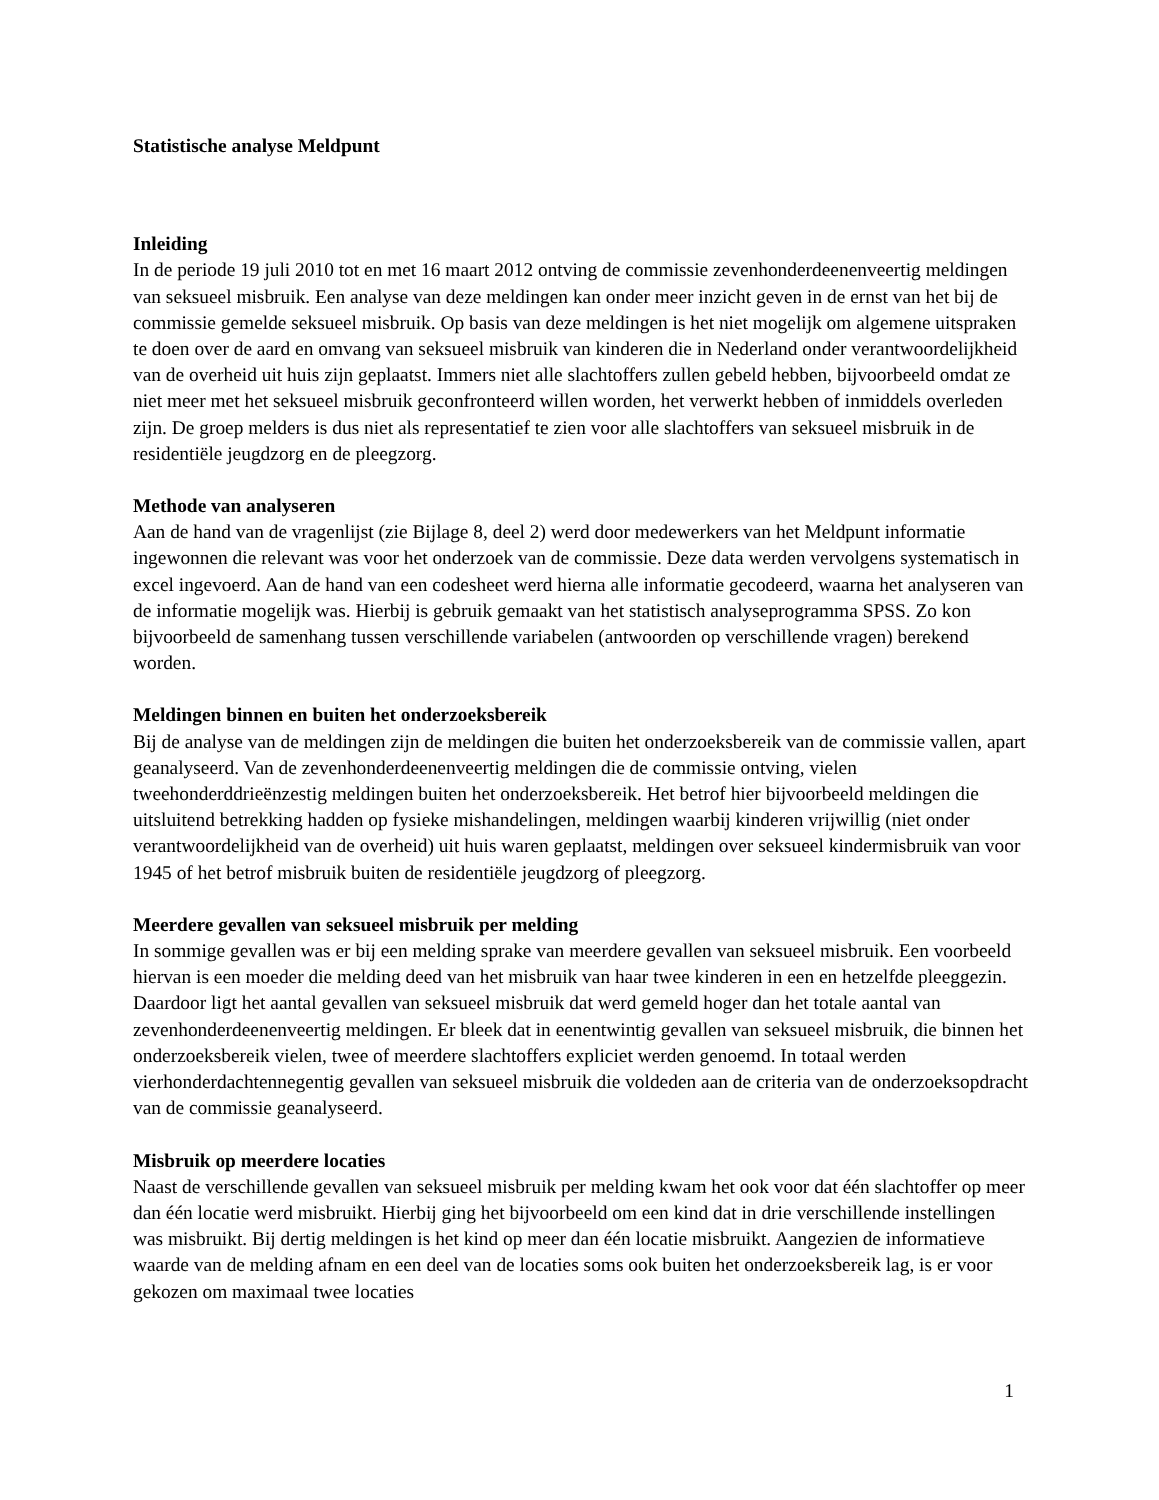Statistische analyse Meldpunt
Inleiding
In de periode 19 juli 2010 tot en met 16 maart 2012 ontving de commissie zevenhonderdeenenveertig meldingen van seksueel misbruik. Een analyse van deze meldingen kan onder meer inzicht geven in de ernst van het bij de commissie gemelde seksueel misbruik. Op basis van deze meldingen is het niet mogelijk om algemene uitspraken te doen over de aard en omvang van seksueel misbruik van kinderen die in Nederland onder verantwoordelijkheid van de overheid uit huis zijn geplaatst. Immers niet alle slachtoffers zullen gebeld hebben, bijvoorbeeld omdat ze niet meer met het seksueel misbruik geconfronteerd willen worden, het verwerkt hebben of inmiddels overleden zijn. De groep melders is dus niet als representatief te zien voor alle slachtoffers van seksueel misbruik in de residentiële jeugdzorg en de pleegzorg.
Methode van analyseren
Aan de hand van de vragenlijst (zie Bijlage 8, deel 2) werd door medewerkers van het Meldpunt informatie ingewonnen die relevant was voor het onderzoek van de commissie. Deze data werden vervolgens systematisch in excel ingevoerd. Aan de hand van een codesheet werd hierna alle informatie gecodeerd, waarna het analyseren van de informatie mogelijk was. Hierbij is gebruik gemaakt van het statistisch analyseprogramma SPSS. Zo kon bijvoorbeeld de samenhang tussen verschillende variabelen (antwoorden op verschillende vragen) berekend worden.
Meldingen binnen en buiten het onderzoeksbereik
Bij de analyse van de meldingen zijn de meldingen die buiten het onderzoeksbereik van de commissie vallen, apart geanalyseerd. Van de zevenhonderdeenenveertig meldingen die de commissie ontving, vielen tweehonderddrieënzestig meldingen buiten het onderzoeksbereik. Het betrof hier bijvoorbeeld meldingen die uitsluitend betrekking hadden op fysieke mishandelingen, meldingen waarbij kinderen vrijwillig (niet onder verantwoordelijkheid van de overheid) uit huis waren geplaatst, meldingen over seksueel kindermisbruik van voor 1945 of het betrof misbruik buiten de residentiële jeugdzorg of pleegzorg.
Meerdere gevallen van seksueel misbruik per melding
In sommige gevallen was er bij een melding sprake van meerdere gevallen van seksueel misbruik. Een voorbeeld hiervan is een moeder die melding deed van het misbruik van haar twee kinderen in een en hetzelfde pleeggezin. Daardoor ligt het aantal gevallen van seksueel misbruik dat werd gemeld hoger dan het totale aantal van zevenhonderdeenenveertig meldingen. Er bleek dat in eenentwintig gevallen van seksueel misbruik, die binnen het onderzoeksbereik vielen, twee of meerdere slachtoffers expliciet werden genoemd. In totaal werden vierhonderdachtennegentig gevallen van seksueel misbruik die voldeden aan de criteria van de onderzoeksopdracht van de commissie geanalyseerd.
Misbruik op meerdere locaties
Naast de verschillende gevallen van seksueel misbruik per melding kwam het ook voor dat één slachtoffer op meer dan één locatie werd misbruikt. Hierbij ging het bijvoorbeeld om een kind dat in drie verschillende instellingen was misbruikt. Bij dertig meldingen is het kind op meer dan één locatie misbruikt. Aangezien de informatieve waarde van de melding afnam en een deel van de locaties soms ook buiten het onderzoeksbereik lag, is er voor gekozen om maximaal twee locaties
1